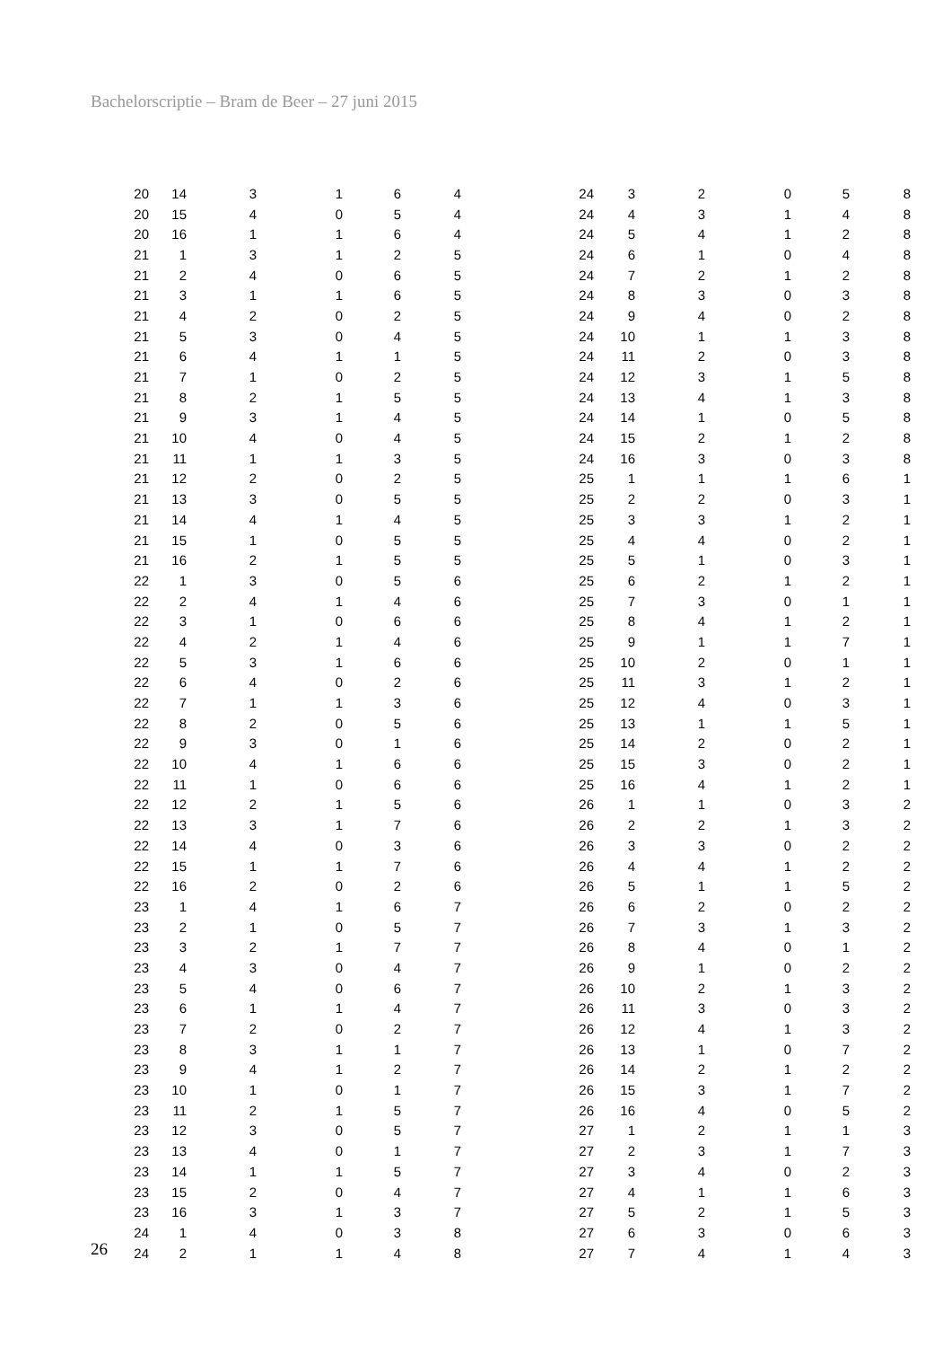Bachelorscriptie – Bram de Beer – 27 juni 2015
| 20 | 14 | 3 | 1 | 6 | 4 |
| 20 | 15 | 4 | 0 | 5 | 4 |
| 20 | 16 | 1 | 1 | 6 | 4 |
| 21 | 1 | 3 | 1 | 2 | 5 |
| 21 | 2 | 4 | 0 | 6 | 5 |
| 21 | 3 | 1 | 1 | 6 | 5 |
| 21 | 4 | 2 | 0 | 2 | 5 |
| 21 | 5 | 3 | 0 | 4 | 5 |
| 21 | 6 | 4 | 1 | 1 | 5 |
| 21 | 7 | 1 | 0 | 2 | 5 |
| 21 | 8 | 2 | 1 | 5 | 5 |
| 21 | 9 | 3 | 1 | 4 | 5 |
| 21 | 10 | 4 | 0 | 4 | 5 |
| 21 | 11 | 1 | 1 | 3 | 5 |
| 21 | 12 | 2 | 0 | 2 | 5 |
| 21 | 13 | 3 | 0 | 5 | 5 |
| 21 | 14 | 4 | 1 | 4 | 5 |
| 21 | 15 | 1 | 0 | 5 | 5 |
| 21 | 16 | 2 | 1 | 5 | 5 |
| 22 | 1 | 3 | 0 | 5 | 6 |
| 22 | 2 | 4 | 1 | 4 | 6 |
| 22 | 3 | 1 | 0 | 6 | 6 |
| 22 | 4 | 2 | 1 | 4 | 6 |
| 22 | 5 | 3 | 1 | 6 | 6 |
| 22 | 6 | 4 | 0 | 2 | 6 |
| 22 | 7 | 1 | 1 | 3 | 6 |
| 22 | 8 | 2 | 0 | 5 | 6 |
| 22 | 9 | 3 | 0 | 1 | 6 |
| 22 | 10 | 4 | 1 | 6 | 6 |
| 22 | 11 | 1 | 0 | 6 | 6 |
| 22 | 12 | 2 | 1 | 5 | 6 |
| 22 | 13 | 3 | 1 | 7 | 6 |
| 22 | 14 | 4 | 0 | 3 | 6 |
| 22 | 15 | 1 | 1 | 7 | 6 |
| 22 | 16 | 2 | 0 | 2 | 6 |
| 23 | 1 | 4 | 1 | 6 | 7 |
| 23 | 2 | 1 | 0 | 5 | 7 |
| 23 | 3 | 2 | 1 | 7 | 7 |
| 23 | 4 | 3 | 0 | 4 | 7 |
| 23 | 5 | 4 | 0 | 6 | 7 |
| 23 | 6 | 1 | 1 | 4 | 7 |
| 23 | 7 | 2 | 0 | 2 | 7 |
| 23 | 8 | 3 | 1 | 1 | 7 |
| 23 | 9 | 4 | 1 | 2 | 7 |
| 23 | 10 | 1 | 0 | 1 | 7 |
| 23 | 11 | 2 | 1 | 5 | 7 |
| 23 | 12 | 3 | 0 | 5 | 7 |
| 23 | 13 | 4 | 0 | 1 | 7 |
| 23 | 14 | 1 | 1 | 5 | 7 |
| 23 | 15 | 2 | 0 | 4 | 7 |
| 23 | 16 | 3 | 1 | 3 | 7 |
| 24 | 1 | 4 | 0 | 3 | 8 |
| 24 | 2 | 1 | 1 | 4 | 8 |
| 24 | 3 | 2 | 0 | 5 | 8 |
| 24 | 4 | 3 | 1 | 4 | 8 |
| 24 | 5 | 4 | 1 | 2 | 8 |
| 24 | 6 | 1 | 0 | 4 | 8 |
| 24 | 7 | 2 | 1 | 2 | 8 |
| 24 | 8 | 3 | 0 | 3 | 8 |
| 24 | 9 | 4 | 0 | 2 | 8 |
| 24 | 10 | 1 | 1 | 3 | 8 |
| 24 | 11 | 2 | 0 | 3 | 8 |
| 24 | 12 | 3 | 1 | 5 | 8 |
| 24 | 13 | 4 | 1 | 3 | 8 |
| 24 | 14 | 1 | 0 | 5 | 8 |
| 24 | 15 | 2 | 1 | 2 | 8 |
| 24 | 16 | 3 | 0 | 3 | 8 |
| 25 | 1 | 1 | 1 | 6 | 1 |
| 25 | 2 | 2 | 0 | 3 | 1 |
| 25 | 3 | 3 | 1 | 2 | 1 |
| 25 | 4 | 4 | 0 | 2 | 1 |
| 25 | 5 | 1 | 0 | 3 | 1 |
| 25 | 6 | 2 | 1 | 2 | 1 |
| 25 | 7 | 3 | 0 | 1 | 1 |
| 25 | 8 | 4 | 1 | 2 | 1 |
| 25 | 9 | 1 | 1 | 7 | 1 |
| 25 | 10 | 2 | 0 | 1 | 1 |
| 25 | 11 | 3 | 1 | 2 | 1 |
| 25 | 12 | 4 | 0 | 3 | 1 |
| 25 | 13 | 1 | 1 | 5 | 1 |
| 25 | 14 | 2 | 0 | 2 | 1 |
| 25 | 15 | 3 | 0 | 2 | 1 |
| 25 | 16 | 4 | 1 | 2 | 1 |
| 26 | 1 | 1 | 0 | 3 | 2 |
| 26 | 2 | 2 | 1 | 3 | 2 |
| 26 | 3 | 3 | 0 | 2 | 2 |
| 26 | 4 | 4 | 1 | 2 | 2 |
| 26 | 5 | 1 | 1 | 5 | 2 |
| 26 | 6 | 2 | 0 | 2 | 2 |
| 26 | 7 | 3 | 1 | 3 | 2 |
| 26 | 8 | 4 | 0 | 1 | 2 |
| 26 | 9 | 1 | 0 | 2 | 2 |
| 26 | 10 | 2 | 1 | 3 | 2 |
| 26 | 11 | 3 | 0 | 3 | 2 |
| 26 | 12 | 4 | 1 | 3 | 2 |
| 26 | 13 | 1 | 0 | 7 | 2 |
| 26 | 14 | 2 | 1 | 2 | 2 |
| 26 | 15 | 3 | 1 | 7 | 2 |
| 26 | 16 | 4 | 0 | 5 | 2 |
| 27 | 1 | 2 | 1 | 1 | 3 |
| 27 | 2 | 3 | 1 | 7 | 3 |
| 27 | 3 | 4 | 0 | 2 | 3 |
| 27 | 4 | 1 | 1 | 6 | 3 |
| 27 | 5 | 2 | 1 | 5 | 3 |
| 27 | 6 | 3 | 0 | 6 | 3 |
| 27 | 7 | 4 | 1 | 4 | 3 |
26